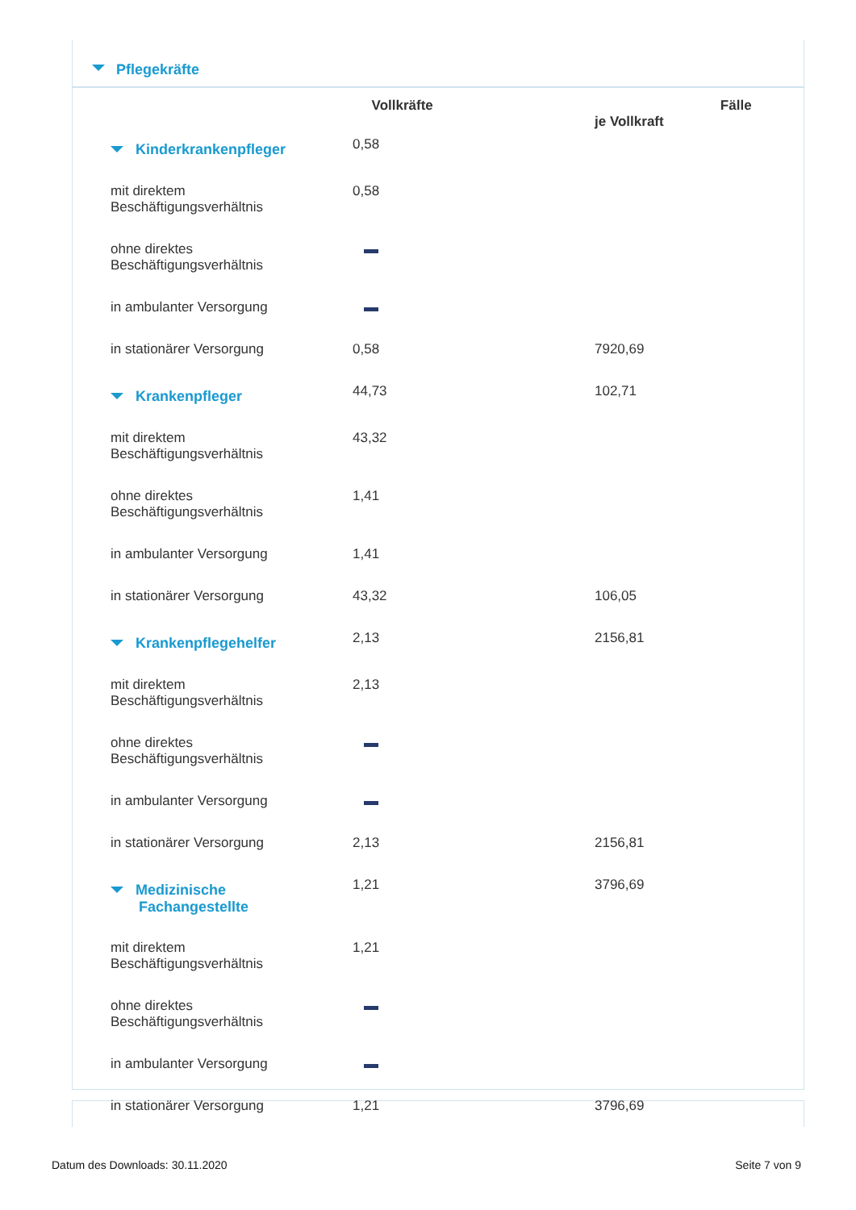Pflegekräfte
| | Vollkräfte | Fälle je Vollkraft |
| --- | --- | --- |
| Kinderkrankenpfleger | 0,58 | |
| mit direktem Beschäftigungsverhältnis | 0,58 | |
| ohne direktes Beschäftigungsverhältnis | | |
| in ambulanter Versorgung | | |
| in stationärer Versorgung | 0,58 | 7920,69 |
| Krankenpfleger | 44,73 | 102,71 |
| mit direktem Beschäftigungsverhältnis | 43,32 | |
| ohne direktes Beschäftigungsverhältnis | 1,41 | |
| in ambulanter Versorgung | 1,41 | |
| in stationärer Versorgung | 43,32 | 106,05 |
| Krankenpflegehelfer | 2,13 | 2156,81 |
| mit direktem Beschäftigungsverhältnis | 2,13 | |
| ohne direktes Beschäftigungsverhältnis | | |
| in ambulanter Versorgung | | |
| in stationärer Versorgung | 2,13 | 2156,81 |
| Medizinische Fachangestellte | 1,21 | 3796,69 |
| mit direktem Beschäftigungsverhältnis | 1,21 | |
| ohne direktes Beschäftigungsverhältnis | | |
| in ambulanter Versorgung | | |
| in stationärer Versorgung | 1,21 | 3796,69 |
Datum des Downloads: 30.11.2020
Seite 7 von 9